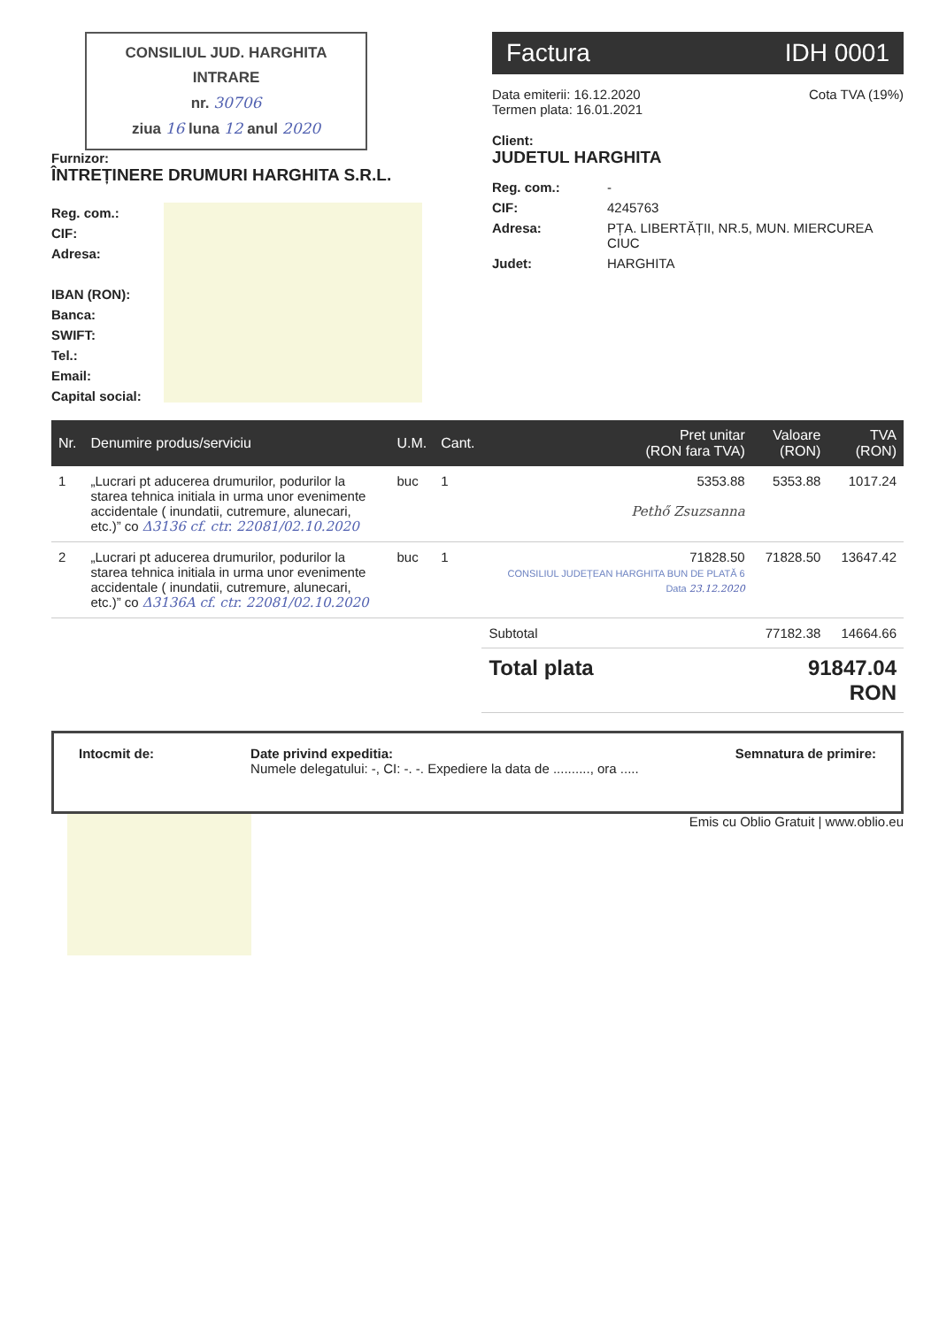CONSILIUL JUD. HARGHITA
INTRARE
nr. 30706
ziua 16 luna 12 anul 2020
Furnizor:
ÎNTREȚINERE DRUMURI HARGHITA S.R.L.
Reg. com.:
CIF:
Adresa:
IBAN (RON):
Banca:
SWIFT:
Tel.:
Email:
Capital social:
Factura IDH 0001
Data emiterii: 16.12.2020
Termen plata: 16.01.2021
Cota TVA (19%)
Client:
JUDETUL HARGHITA
Reg. com.: - CIF: 4245763 Adresa: PȚA. LIBERTĂȚII, NR.5, MUN. MIERCUREA CIUC Judet: HARGHITA
| Nr. | Denumire produs/serviciu | U.M. | Cant. | Pret unitar (RON fara TVA) | Valoare (RON) | TVA (RON) |
| --- | --- | --- | --- | --- | --- | --- |
| 1 | „Lucrari pt aducerea drumurilor, podurilor la starea tehnica initiala in urma unor evenimente accidentale ( inundatii, cutremure, alunecari, etc.)” co Δ3136 cf. ctr. 22081/02.10.2020 | buc | 1 | 5353.88 Pethő Zsuzsanna | 5353.88 | 1017.24 |
| 2 | „Lucrari pt aducerea drumurilor, podurilor la starea tehnica initiala in urma unor evenimente accidentale ( inundatii, cutremure, alunecari, etc.)” co Δ3136A cf. ctr. 22081/02.10.2020 | buc | 1 | 71828.50 CONSILIUL JUDEȚEAN HARGHITA BUN DE PLATĂ 6 Data 23.12.2020 | 71828.50 | 13647.42 |
| | | | | Subtotal | 77182.38 | 14664.66 |
| | | | | Total plata | 91847.04 RON | |
Intocmit de: Date privind expeditia:
Numele delegatului: -, CI: -. -. Expediere la data de .........., ora .....
Semnatura de primire:
Emis cu Oblio Gratuit | www.oblio.eu